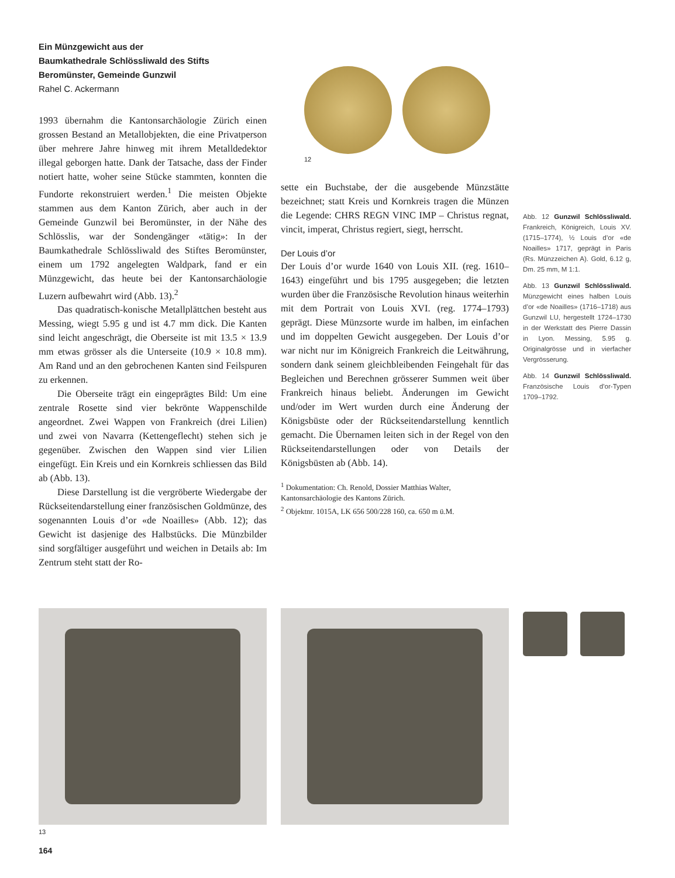Ein Münzgewicht aus der
Baumkathedrale Schlössliwald des Stifts
Beromünster, Gemeinde Gunzwil
Rahel C. Ackermann
1993 übernahm die Kantonsarchäologie Zürich einen grossen Bestand an Metallobjekten, die eine Privatperson über mehrere Jahre hinweg mit ihrem Metalldedektor illegal geborgen hatte. Dank der Tatsache, dass der Finder notiert hatte, woher seine Stücke stammten, konnten die Fundorte rekonstruiert werden.<sup>1</sup> Die meisten Objekte stammen aus dem Kanton Zürich, aber auch in der Gemeinde Gunzwil bei Beromünster, in der Nähe des Schlösslis, war der Sondengänger «tätig»: In der Baumkathedrale Schlössliwald des Stiftes Beromünster, einem um 1792 angelegten Waldpark, fand er ein Münzgewicht, das heute bei der Kantonsarchäologie Luzern aufbewahrt wird (Abb. 13).<sup>2</sup>
Das quadratisch-konische Metallplättchen besteht aus Messing, wiegt 5.95 g und ist 4.7 mm dick. Die Kanten sind leicht angeschrägt, die Oberseite ist mit 13.5 × 13.9 mm etwas grösser als die Unterseite (10.9 × 10.8 mm). Am Rand und an den gebrochenen Kanten sind Feilspuren zu erkennen.
Die Oberseite trägt ein eingeprägtes Bild: Um eine zentrale Rosette sind vier bekrönte Wappenschilde angeordnet. Zwei Wappen von Frankreich (drei Lilien) und zwei von Navarra (Kettengeflecht) stehen sich je gegenüber. Zwischen den Wappen sind vier Lilien eingefügt. Ein Kreis und ein Kornkreis schliessen das Bild ab (Abb. 13).
Diese Darstellung ist die vergröberte Wiedergabe der Rückseitendarstellung einer französischen Goldmünze, des sogenannten Louis d’or «de Noailles» (Abb. 12); das Gewicht ist dasjenige des Halbstücks. Die Münzbilder sind sorgfältiger ausgeführt und weichen in Details ab: Im Zentrum steht statt der Ro-
12
sette ein Buchstabe, der die ausgebende Münzstätte bezeichnet; statt Kreis und Kornkreis tragen die Münzen die Legende: CHRS REGN VINC IMP – Christus regnat, vincit, imperat, Christus regiert, siegt, herrscht.
Der Louis d’or
Der Louis d’or wurde 1640 von Louis XII. (reg. 1610–1643) eingeführt und bis 1795 ausgegeben; die letzten wurden über die Französische Revolution hinaus weiterhin mit dem Portrait von Louis XVI. (reg. 1774–1793) geprägt. Diese Münzsorte wurde im halben, im einfachen und im doppelten Gewicht ausgegeben. Der Louis d’or war nicht nur im Königreich Frankreich die Leitwährung, sondern dank seinem gleichbleibenden Feingehalt für das Begleichen und Berechnen grösserer Summen weit über Frankreich hinaus beliebt. Änderungen im Gewicht und/oder im Wert wurden durch eine Änderung der Königsbüste oder der Rückseitendarstellung kenntlich gemacht. Die Übernamen leiten sich in der Regel von den Rückseitendarstellungen oder von Details der Königsbüsten ab (Abb. 14).
<sup>1</sup> Dokumentation: Ch. Renold, Dossier Matthias Walter, Kantonsarchäologie des Kantons Zürich.
<sup>2</sup> Objektnr. 1015A, LK 656 500/228 160, ca. 650 m ü.M.
Abb. 12 Gunzwil Schlössliwald. Frankreich, Königreich, Louis XV. (1715–1774), ½ Louis d’or «de Noailles» 1717, geprägt in Paris (Rs. Münzzeichen A). Gold, 6.12 g, Dm. 25 mm, M 1:1.
Abb. 13 Gunzwil Schlössliwald. Münzgewicht eines halben Louis d’or «de Noailles» (1716–1718) aus Gunzwil LU, hergestellt 1724–1730 in der Werkstatt des Pierre Dassin in Lyon. Messing, 5.95 g. Originalgrösse und in vierfacher Vergrösserung.
Abb. 14 Gunzwil Schlössliwald. Französische Louis d’or-Typen 1709–1792.
13
164